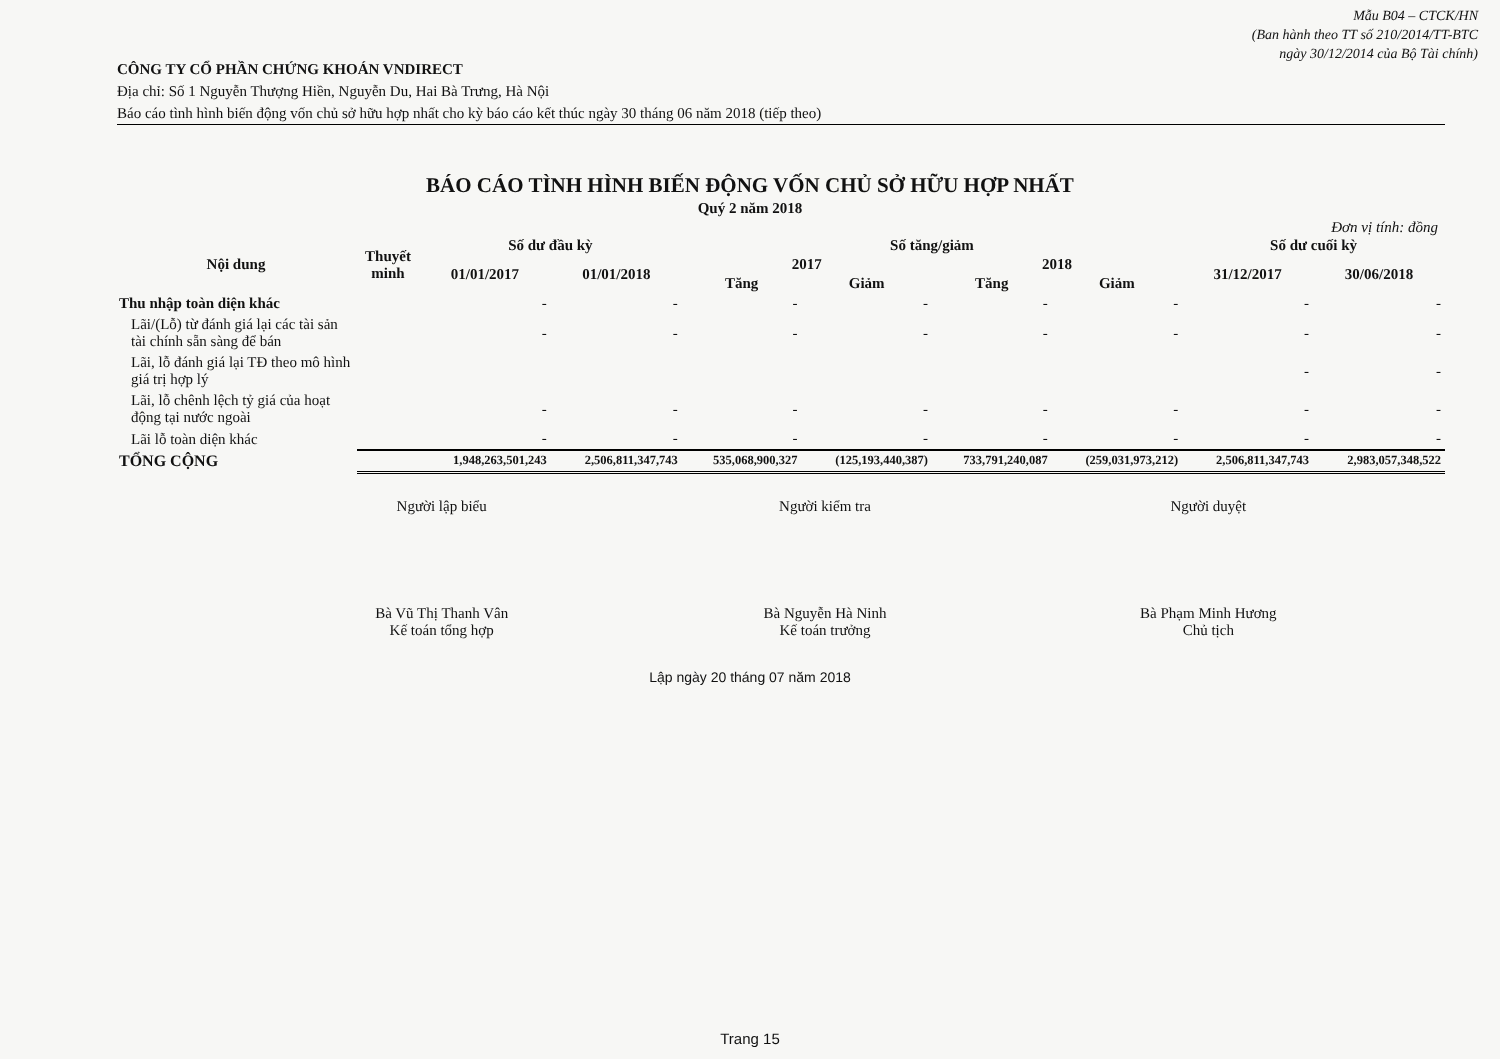Mẫu B04 – CTCK/HN
(Ban hành theo TT số 210/2014/TT-BTC
ngày 30/12/2014 của Bộ Tài chính)
CÔNG TY CỔ PHẦN CHỨNG KHOÁN VNDIRECT
Địa chỉ: Số 1 Nguyễn Thượng Hiền, Nguyễn Du, Hai Bà Trưng, Hà Nội
Báo cáo tình hình biến động vốn chủ sở hữu hợp nhất cho kỳ báo cáo kết thúc ngày 30 tháng 06 năm 2018 (tiếp theo)
BÁO CÁO TÌNH HÌNH BIẾN ĐỘNG VỐN CHỦ SỞ HỮU HỢP NHẤT
Quý 2 năm 2018
Đơn vị tính: đồng
| Nội dung | Thuyết minh | Số dư đầu kỳ | | Số tăng/giảm | | | | Số dư cuối kỳ | |
| --- | --- | --- | --- | --- | --- | --- | --- | --- | --- |
| | | 01/01/2017 | 01/01/2018 | 2017 | | 2018 | | 31/12/2017 | 30/06/2018 |
| | | | | Tăng | Giảm | Tăng | Giảm | | |
| Thu nhập toàn diện khác | | - | - | - | - | - | - | - | - |
| Lãi/(Lỗ) từ đánh giá lại các tài sản tài chính sẵn sàng để bán | | - | - | - | - | - | - | - | - |
| Lãi, lỗ đánh giá lại TĐ theo mô hình giá trị hợp lý | | | | | | | | - | - |
| Lãi, lỗ chênh lệch tỷ giá của hoạt động tại nước ngoài | | - | - | - | - | - | - | - | - |
| Lãi lỗ toàn diện khác | | - | - | - | - | - | - | - | - |
| TỔNG CỘNG | | 1,948,263,501,243 | 2,506,811,347,743 | 535,068,900,327 | (125,193,440,387) | 733,791,240,087 | (259,031,973,212) | 2,506,811,347,743 | 2,983,057,348,522 |
Người lập biểu
Bà Vũ Thị Thanh Vân
Kế toán tổng hợp
Người kiểm tra
Bà Nguyễn Hà Ninh
Kế toán trưởng
Người duyệt
Bà Phạm Minh Hương
Chủ tịch
Lập ngày 20 tháng 07 năm 2018
Trang 15